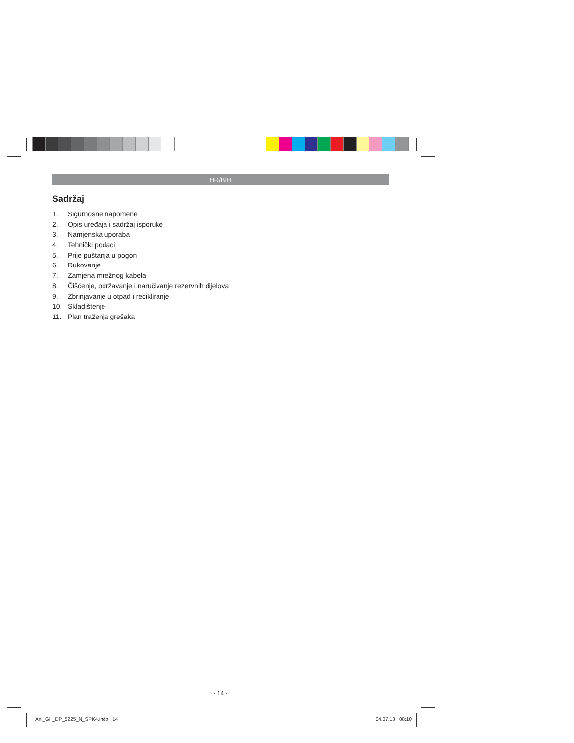HR/BIH
Sadržaj
1. Sigurnosne napomene
2. Opis uređaja i sadržaj isporuke
3. Namjenska uporaba
4. Tehnički podaci
5. Prije puštanja u pogon
6. Rukovanje
7. Zamjena mrežnog kabela
8. Čišćenje, održavanje i naručivanje rezervnih dijelova
9. Zbrinjavanje u otpad i recikliranje
10. Skladištenje
11. Plan traženja grešaka
- 14 -
Anl_GH_DP_5225_N_SPK4.indb 14 04.07.13 08:10